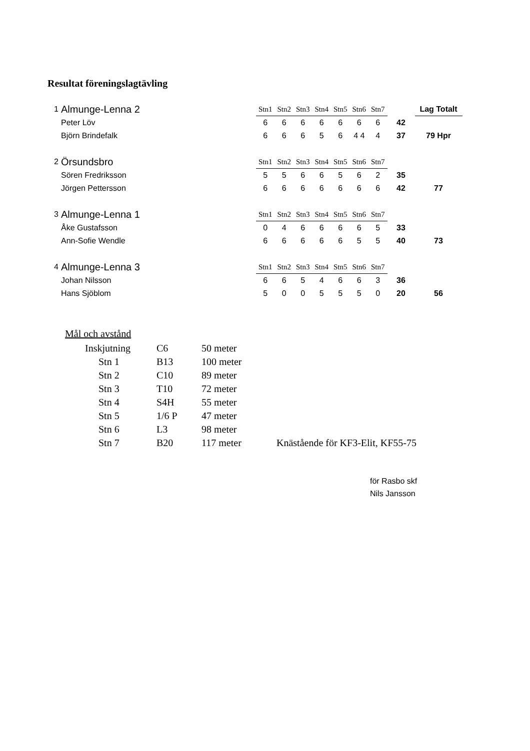Resultat föreningslagtävling
| 1 | Almunge-Lenna 2 | Stn1 | Stn2 | Stn3 | Stn4 | Stn5 | Stn6 | Stn7 | | Lag Totalt |
| | Peter Löv | 6 | 6 | 6 | 6 | 6 | 6 | 6 | 42 | |
| | Björn Brindefalk | 6 | 6 | 6 | 5 | 6 | 4 4 | 4 | 37 | 79 Hpr |
| 2 | Örsundsbro | Stn1 | Stn2 | Stn3 | Stn4 | Stn5 | Stn6 | Stn7 | | |
| | Sören Fredriksson | 5 | 5 | 6 | 6 | 5 | 6 | 2 | 35 | |
| | Jörgen Pettersson | 6 | 6 | 6 | 6 | 6 | 6 | 6 | 42 | 77 |
| 3 | Almunge-Lenna 1 | Stn1 | Stn2 | Stn3 | Stn4 | Stn5 | Stn6 | Stn7 | | |
| | Åke Gustafsson | 0 | 4 | 6 | 6 | 6 | 6 | 5 | 33 | |
| | Ann-Sofie Wendle | 6 | 6 | 6 | 6 | 6 | 5 | 5 | 40 | 73 |
| 4 | Almunge-Lenna 3 | Stn1 | Stn2 | Stn3 | Stn4 | Stn5 | Stn6 | Stn7 | | |
| | Johan Nilsson | 6 | 6 | 5 | 4 | 6 | 6 | 3 | 36 | |
| | Hans Sjöblom | 5 | 0 | 0 | 5 | 5 | 5 | 0 | 20 | 56 |
Mål och avstånd
| Inskjutning | C6 | 50 meter | |
| Stn 1 | B13 | 100 meter | |
| Stn 2 | C10 | 89 meter | |
| Stn 3 | T10 | 72 meter | |
| Stn 4 | S4H | 55 meter | |
| Stn 5 | 1/6 P | 47 meter | |
| Stn 6 | L3 | 98 meter | |
| Stn 7 | B20 | 117 meter | Knästående för KF3-Elit, KF55-75 |
för Rasbo skf
Nils Jansson